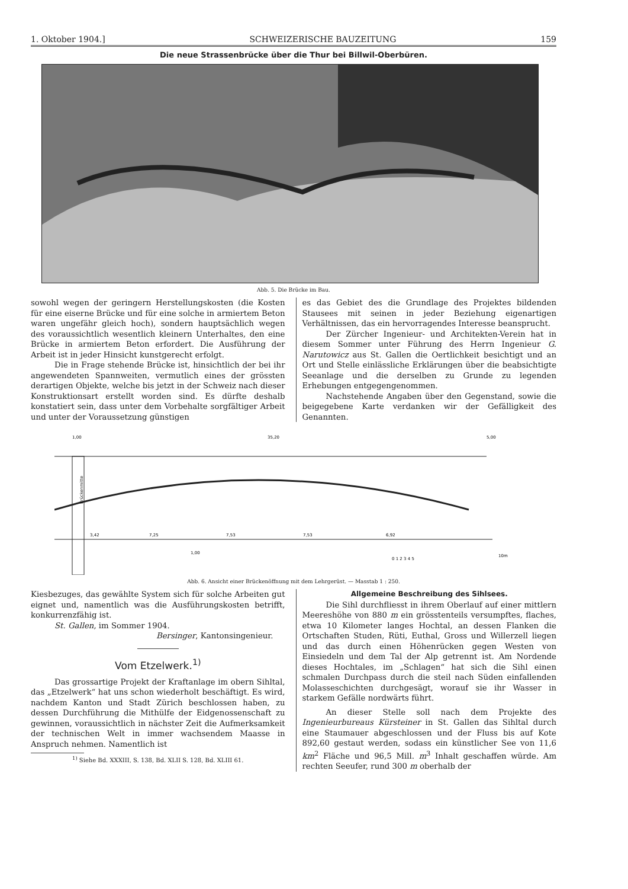1. Oktober 1904.] SCHWEIZERISCHE BAUZEITUNG 159
Die neue Strassenbrücke über die Thur bei Billwil-Oberbüren.
Abb. 5. Die Brücke im Bau.
sowohl wegen der geringern Herstellungskosten (die Kosten für eine eiserne Brücke und für eine solche in armiertem Beton waren ungefähr gleich hoch), sondern hauptsächlich wegen des voraussichtlich wesentlich kleinern Unterhaltes, den eine Brücke in armiertem Beton erfordert. Die Ausführung der Arbeit ist in jeder Hinsicht kunstgerecht erfolgt.
Die in Frage stehende Brücke ist, hinsichtlich der bei ihr angewendeten Spannweiten, vermutlich eines der grössten derartigen Objekte, welche bis jetzt in der Schweiz nach dieser Konstruktionsart erstellt worden sind. Es dürfte deshalb konstatiert sein, dass unter dem Vorbehalte sorgfältiger Arbeit und unter der Voraussetzung günstigen
es das Gebiet des die Grundlage des Projektes bildenden Stausees mit seinen in jeder Beziehung eigenartigen Verhältnissen, das ein hervorragendes Interesse beansprucht.
Der Zürcher Ingenieur- und Architekten-Verein hat in diesem Sommer unter Führung des Herrn Ingenieur G. Narutowicz aus St. Gallen die Oertlichkeit besichtigt und an Ort und Stelle einlässliche Erklärungen über die beabsichtigte Seeanlage und die derselben zu Grunde zu legenden Erhebungen entgegengenommen.
Nachstehende Angaben über den Gegenstand, sowie die beigegebene Karte verdanken wir der Gefälligkeit des Genannten.
1,00
35,20
5,00
Brückenmitte
3,42
7,25
7,53
7,53
6,92
1,00
0 1 2 3 4 5
10m
Abb. 6. Ansicht einer Brückenöffnung mit dem Lehrgerüst. — Masstab 1 : 250.
Kiesbezuges, das gewählte System sich für solche Arbeiten gut eignet und, namentlich was die Ausführungskosten betrifft, konkurrenzfähig ist.
St. Gallen, im Sommer 1904.
Bersinger, Kantonsingenieur.
Vom Etzelwerk.<sup>1)</sup>
Das grossartige Projekt der Kraftanlage im obern Sihltal, das „Etzelwerk“ hat uns schon wiederholt beschäftigt. Es wird, nachdem Kanton und Stadt Zürich beschlossen haben, zu dessen Durchführung die Mithülfe der Eidgenossenschaft zu gewinnen, voraussichtlich in nächster Zeit die Aufmerksamkeit der technischen Welt in immer wachsendem Maasse in Anspruch nehmen. Namentlich ist
<sup>1)</sup> Siehe Bd. XXXIII, S. 138, Bd. XLII S. 128, Bd. XLIII 61.
Allgemeine Beschreibung des Sihlsees.
Die Sihl durchfliesst in ihrem Oberlauf auf einer mittlern Meereshöhe von 880 m ein grösstenteils versumpftes, flaches, etwa 10 Kilometer langes Hochtal, an dessen Flanken die Ortschaften Studen, Rüti, Euthal, Gross und Willerzell liegen und das durch einen Höhenrücken gegen Westen von Einsiedeln und dem Tal der Alp getrennt ist. Am Nordende dieses Hochtales, im „Schlagen“ hat sich die Sihl einen schmalen Durchpass durch die steil nach Süden einfallenden Molasseschichten durchgesägt, worauf sie ihr Wasser in starkem Gefälle nordwärts führt.
An dieser Stelle soll nach dem Projekte des Ingenieurbureaus Kürsteiner in St. Gallen das Sihltal durch eine Staumauer abgeschlossen und der Fluss bis auf Kote 892,60 gestaut werden, sodass ein künstlicher See von 11,6 km<sup>2</sup> Fläche und 96,5 Mill. m<sup>3</sup> Inhalt geschaffen würde. Am rechten Seeufer, rund 300 m oberhalb der